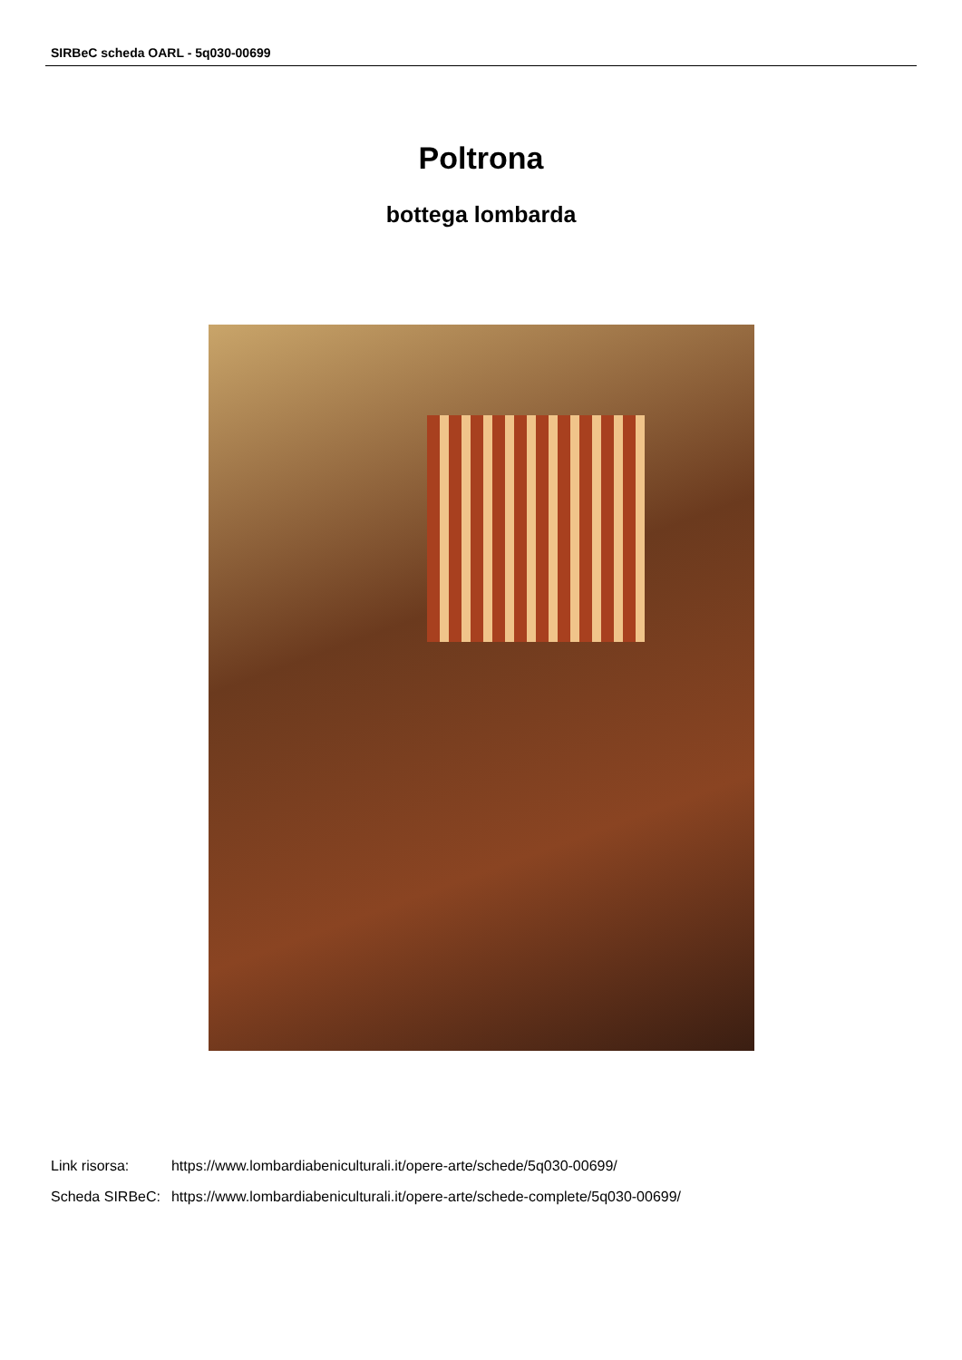SIRBeC scheda OARL - 5q030-00699
Poltrona
bottega lombarda
| Link risorsa: | https://www.lombardiabeniculturali.it/opere-arte/schede/5q030-00699/ |
| Scheda SIRBeC: | https://www.lombardiabeniculturali.it/opere-arte/schede-complete/5q030-00699/ |